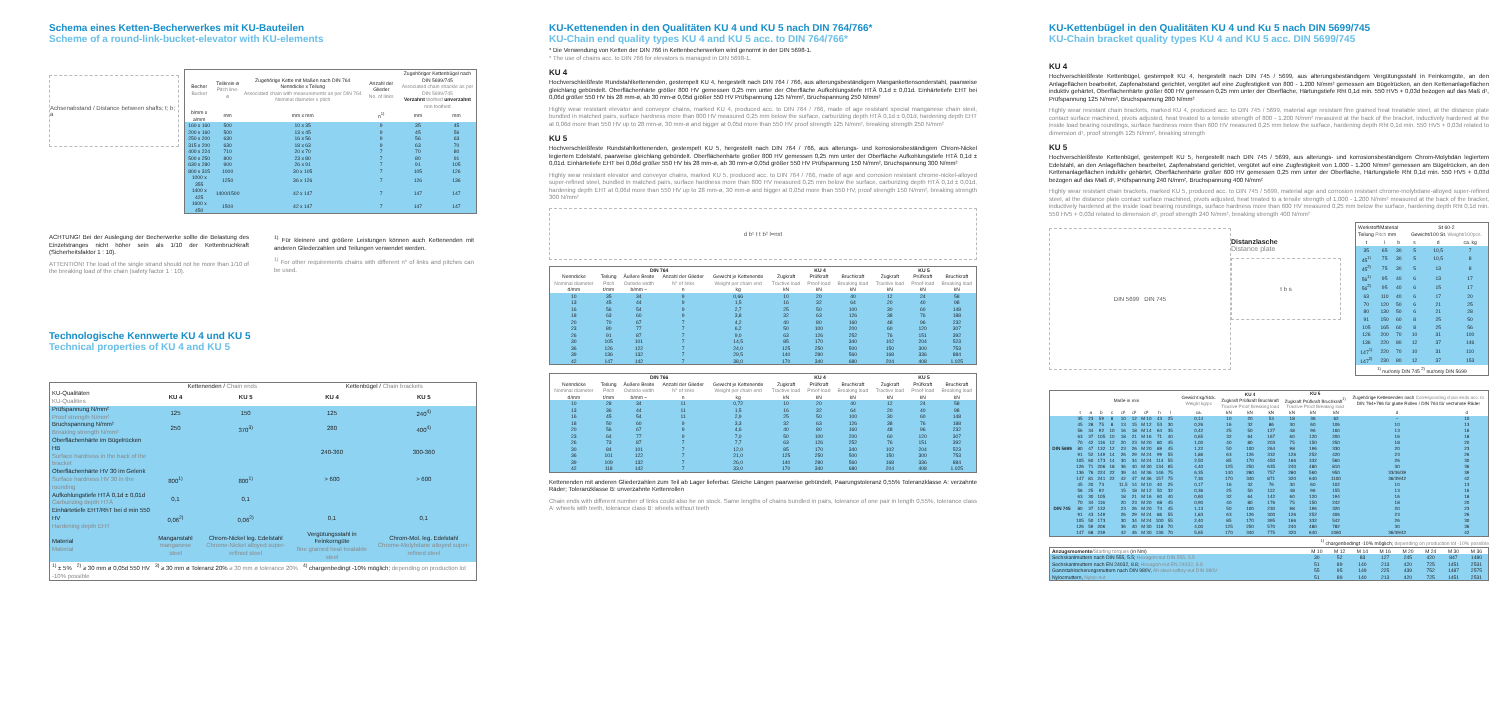Schema eines Ketten-Becherwerkes mit KU-Bauteilen
Scheme of a round-link-bucket-elevator with KU-elements
Achsenabstand / Distance between shafts; t; b; a
| Becher Bucket | Teilkreis-ø Pitch line-ø | Zugehörige Kette mit Maßen nach DIN 764 Nenndicke x Teilung Associated chain with measurements as per DIN 764 Nominal diameter x pitch | Anzahl der Glieder No. of links | Zugehöriger Kettenbügel nach DIN 5699/745 Associated chain shackle as per DIN 5699/745 Verzahnt toothed unverzahnt non toothed | |
| --- | --- | --- | --- | --- | --- |
| b/mm x a/mm | mm | mm x mm | n<sup>1)</sup> | mm | mm |
| 160 x 160 | 500 | 10 x 35 | 9 | 35 | 45 |
| 200 x 160 | 500 | 13 x 45 | 9 | 45 | 56 |
| 250 x 200 | 630 | 16 x 56 | 9 | 56 | 63 |
| 315 x 200 | 630 | 18 x 63 | 9 | 63 | 70 |
| 400 x 224 | 710 | 20 x 70 | 7 | 70 | 80 |
| 500 x 250 | 800 | 23 x 80 | 7 | 80 | 91 |
| 630 x 280 | 900 | 26 x 91 | 7 | 91 | 105 |
| 800 x 315 | 1000 | 30 x 105 | 7 | 105 | 126 |
| 1000 x 355 | 1250 | 36 x 126 | 7 | 126 | 136 |
| 1400 x 425 | 1400/1500 | 42 x 147 | 7 | 147 | 147 |
| 1600 x 450 | 1500 | 42 x 147 | 7 | 147 | 147 |
ACHTUNG! Bei der Auslegung der Becherwerke sollte die Belastung des Einzelstranges nicht höher sein als 1/10 der Kettenbruchkraft (Sicherheitsfaktor 1 : 10).
ATTENTION! The load of the single strand should not be more than 1/10 of the breaking load of the chain (safety factor 1 : 10).
<sup>1)</sup> Für kleinere und größere Leistungen können auch Kettenenden mit anderen Gliederzahlen und Teilungen verwendet werden.
<sup>1)</sup> For other requirements chains with different n° of links and pitches can be used.
Technologische Kennwerte KU 4 und KU 5
Technical properties of KU 4 and KU 5
| | Kettenenden / Chain ends | | Kettenbügel / Chain brackets | |
| KU-Qualitäten KU-Qualities | KU 4 | KU 5 | KU 4 | KU 5 |
| Prüfspannung N/mm² Proof strength N/mm² | 125 | 150 | 125 | 240<sup>4)</sup> |
| Bruchspannung N/mm² Breaking strength N/mm² | 250 | 370<sup>3)</sup> | 280 | 400<sup>4)</sup> |
| Oberflächenhärte im Bügelrücken HB Surface hardness in the back of the bracket | | | 240-360 | 300-360 |
| Oberflächenhärte HV 30 im Gelenk Surface hardness HV 30 in the rounding | 800<sup>1)</sup> | 800<sup>1)</sup> | > 600 | > 600 |
| Aufkohlungstiefe HTÄ 0,1d ± 0,01d Carburizing depth HTÄ | 0,1 | 0,1 | | |
| Einhärtetiefe EHT/RhT bei d min 550 HV Hardening depth EHT | 0,06<sup>2)</sup> | 0,06<sup>2)</sup> | 0,1 | 0,1 |
| Material Material | Manganstahl manganese steel | Chrom-Nickel leg. Edelstahl Chrome-Nickel alloyed super-refined steel | Vergütungsstahl in Feinkorngüte fine grained heat treatable steel | Chrom-Mol. leg. Edelstahl Chrome-Molybdane alloyed super-refined steel |
| <sup>1)</sup> ± 5% <sup>2)</sup> ≥ 30 mm ø 0,05d 550 HV <sup>3)</sup> ≥ 30 mm ø Toleranz 20% ≥ 30 mm ø tolerance 20% <sup>4)</sup> chargenbedingt -10% möglich; depending on production lot -10% possible | | | | |
KU-Kettenenden in den Qualitäten KU 4 und KU 5 nach DIN 764/766*
KU-Chain end quality types KU 4 and KU 5 acc. to DIN 764/766*
* Die Verwendung von Ketten der DIN 766 in Kettenbecherwerken wird genormt in der DIN 5698-1.
* The use of chains acc. to DIN 766 for elevators is managed in DIN 5698-1.
KU 4
Hochverschleißfeste Rundstahlkettenenden, gestempelt KU 4, hergestellt nach DIN 764 / 766, aus alterungsbeständigem Mangankettensonderstahl, paarweise gleichlang gebündelt. Oberflächenhärte größer 800 HV gemessen 0,25 mm unter der Oberfläche Aufkohlungstiefe HTÄ 0,1d ± 0,01d. Einhärtetiefe EHT bei 0,06d größer 550 HV bis 28 mm-ø, ab 30 mm-ø 0,05d größer 550 HV Prüfspannung 125 N/mm², Bruchspannung 250 N/mm²
Highly wear resistant elevator and conveyor chains, marked KU 4, produced acc. to DIN 764 / 766, made of age resistant special manganese chain steel, bundled in matched pairs, surface hardness more than 800 HV measured 0,25 mm below the surface, carburizing depth HTÄ 0,1d ± 0,01d, hardening depth EHT at 0,06d more than 550 HV up to 28 mm-ø, 30 mm-ø and bigger at 0,05d more than 550 HV proof strength 125 N/mm², breaking strength 250 N/mm²
KU 5
Hochverschleißfeste Rundstahlkettenenden, gestempelt KU 5, hergestellt nach DIN 764 / 766, aus alterungs- und korrosionsbeständigem Chrom-Nickel legiertem Edelstahl, paarweise gleichlang gebündelt. Oberflächenhärte größer 800 HV gemessen 0,25 mm unter der Oberfläche Aufkohlungstiefe HTÄ 0,1d ± 0,01d. Einhärtetiefe EHT bei 0,06d größer 550 HV bis 28 mm-ø, ab 30 mm-ø 0,05d größer 550 HV Prüfspannung 150 N/mm², Bruchspannung 300 N/mm²
Highly wear resistant elevator and conveyor chains, marked KU 5, produced acc. to DIN 764 / 766, made of age and corrosion resistant chrome-nickel-alloyed super-refined steel, bundled in matched pairs, surface hardness more than 800 HV measured 0,25 mm below the surface, carburizing depth HTÄ 0,1d ± 0,01d, hardening depth EHT at 0,06d more than 550 HV up to 28 mm-ø, 30 mm-ø and bigger at 0,05d more than 550 HV, proof strength 150 N/mm², breaking strength 300 N/mm²
d b¹ t t b² l=nxt
| DIN 764 | | | | | KU 4 | | | KU 5 | | |
| --- | --- | --- | --- | --- | --- | --- | --- | --- | --- | --- |
| Nenndicke Nominal diameter | Teilung Pitch | Äußere Breite Outside width | Anzahl der Glieder N° of links | Gewicht je Kettenende Weight per chain end | Zugkraft Tractive load | Prüfkraft Proof-load | Bruchkraft Breaking load | Zugkraft Tractive load | Prüfkraft Proof-load | Bruchkraft Breaking load |
| d/mm | t/mm | b/mm ~ | n | kg | kN | kN | kN | kN | kN | kN |
| 10 | 35 | 34 | 9 | 0,66 | 10 | 20 | 40 | 12 | 24 | 58 |
| 13 | 45 | 44 | 9 | 1,5 | 16 | 32 | 64 | 20 | 40 | 98 |
| 16 | 56 | 54 | 9 | 2,7 | 25 | 50 | 100 | 30 | 60 | 148 |
| 18 | 63 | 60 | 9 | 3,8 | 32 | 63 | 126 | 38 | 76 | 188 |
| 20 | 70 | 67 | 7 | 4,2 | 40 | 80 | 160 | 48 | 96 | 232 |
| 23 | 80 | 77 | 7 | 6,2 | 50 | 100 | 200 | 60 | 120 | 307 |
| 26 | 91 | 87 | 7 | 9,0 | 63 | 126 | 252 | 76 | 151 | 392 |
| 30 | 105 | 101 | 7 | 14,5 | 85 | 170 | 340 | 102 | 204 | 523 |
| 36 | 126 | 122 | 7 | 24,0 | 125 | 250 | 500 | 150 | 300 | 753 |
| 39 | 136 | 132 | 7 | 29,5 | 140 | 280 | 560 | 168 | 336 | 884 |
| 42 | 147 | 142 | 7 | 38,0 | 170 | 340 | 680 | 204 | 408 | 1.025 |
| DIN 766 | | | | | KU 4 | | | KU 5 | | |
| --- | --- | --- | --- | --- | --- | --- | --- | --- | --- | --- |
| Nenndicke Nominal diameter | Teilung Pitch | Äußere Breite Outside width | Anzahl der Glieder N° of links | Gewicht je Kettenende Weight per chain end | Zugkraft Tractive load | Prüfkraft Proof-load | Bruchkraft Breaking load | Zugkraft Tractive load | Prüfkraft Proof-load | Bruchkraft Breaking load |
| d/mm | t/mm | b/mm ~ | n | kg | kN | kN | kN | kN | kN | kN |
| 10 | 28 | 34 | 11 | 0,72 | 10 | 20 | 40 | 12 | 24 | 58 |
| 13 | 36 | 44 | 11 | 1,5 | 16 | 32 | 64 | 20 | 40 | 98 |
| 16 | 45 | 54 | 11 | 2,9 | 25 | 50 | 100 | 30 | 60 | 148 |
| 18 | 50 | 60 | 9 | 3,3 | 32 | 63 | 126 | 38 | 76 | 188 |
| 20 | 56 | 67 | 9 | 4,6 | 40 | 80 | 160 | 48 | 96 | 232 |
| 23 | 64 | 77 | 9 | 7,0 | 50 | 100 | 200 | 60 | 120 | 307 |
| 26 | 73 | 87 | 7 | 7,7 | 63 | 126 | 252 | 76 | 151 | 392 |
| 30 | 84 | 101 | 7 | 12,0 | 85 | 170 | 340 | 102 | 204 | 523 |
| 36 | 101 | 122 | 7 | 21,0 | 125 | 250 | 500 | 150 | 300 | 753 |
| 39 | 109 | 132 | 7 | 26,0 | 140 | 280 | 560 | 168 | 336 | 884 |
| 42 | 118 | 142 | 7 | 33,0 | 170 | 340 | 680 | 204 | 408 | 1.025 |
Kettenenden mit anderen Gliederzahlen zum Teil ab Lager lieferbar. Gleiche Längen paarweise gebündelt, Paarungstoleranz 0,55% Toleranzklasse A: verzahnte Räder; Toleranzklasse B: unverzahnte Kettenrollen
Chain ends with different number of links could also be on stock. Same lengths of chains bundled in pairs, tolerance of one pair in length 0,55%, tolerance class A: wheels with teeth, tolerance class B: wheels without teeth
KU-Kettenbügel in den Qualitäten KU 4 und Ku 5 nach DIN 5699/745
KU-Chain bracket quality types KU 4 and KU 5 acc. DIN 5699/745
KU 4
Hochverschleißfeste Kettenbügel, gestempelt KU 4, hergestellt nach DIN 745 / 5699, aus alterungsbeständigem Vergütungsstahl in Feinkorngüte, an den Anlageflächen bearbeitet, Zapfenabstand gerichtet, vergütet auf eine Zugfestigkeit von 800 - 1.200 N/mm² gemessen am Bügelrücken, an den Kettenanlageflächen induktiv gehärtet, Oberflächenhärte größer 600 HV gemessen 0,25 mm unter der Oberfläche, Härtungstiefe Rht 0,1d min. 550 HV5 + 0,03d bezogen auf das Maß d¹, Prüfspannung 125 N/mm², Bruchspannung 280 N/mm²
Highly wear resistant chain brackets, marked KU 4, produced acc. to DIN 745 / 5699, material age resistant fine grained heat treatable steel, at the distance plate contact surface machined, pivots adjusted, heat treated to a tensile strength of 800 - 1.200 N/mm² measured at the back of the bracket, inductively hardened at the inside load bearing roundings, surface hardness more than 600 HV measured 0,25 mm below the surface, hardening depth Rht 0,1d min. 550 HV5 + 0,03d related to dimension d¹, proof strength 125 N/mm², breaking strength
KU 5
Hochverschleißfeste Kettenbügel, gestempelt KU 5, hergestellt nach DIN 745 / 5699, aus alterungs- und korrosionsbeständigem Chrom-Molybdän legiertem Edelstahl, an den Anlageflächen bearbeitet, Zapfenabstand gerichtet, vergütet auf eine Zugfestigkeit von 1.000 - 1.200 N/mm² gemessen am Bügelrücken, an den Kettenanlageflächen induktiv gehärtet, Oberflächenhärte größer 600 HV gemessen 0,25 mm unter der Oberfläche, Härtungstiefe Rht 0,1d min. 550 HV5 + 0,03d bezogen auf das Maß d¹, Prüfspannung 240 N/mm², Bruchspannung 400 N/mm²
Highly wear resistant chain brackets, marked KU 5, produced acc. to DIN 745 / 5699, material age and corrosion resistant chrome-molybdane-alloyed super-refined steel, at the distance plate contact surface machined, pivots adjusted, heat treated to a tensile strength of 1.000 - 1.200 N/mm² measured at the back of the bracket, inductively hardened at the inside load bearing roundings, surface hardness more than 600 HV measured 0,25 mm below the surface, hardening depth Rht 0,1d min. 550 HV5 + 0,03d related to dimension d¹, proof strength 240 N/mm², breaking strength 400 N/mm²
DIN 5699 DIN 745
Distanzlasche
Distance plate
t b s
| Werkstoff/Material | | | St 60-2 | | |
| Teilung Pitch mm | | | Gewicht/100 St. Weight/100pcs. | | |
| t | l | b | s | d | ca. kg |
| 35 | 65 | 30 | 5 | 10,5 | 7 |
| 45<sup>1)</sup> | 75 | 30 | 5 | 10,5 | 8 |
| 45<sup>2)</sup> | 75 | 30 | 5 | 13 | 8 |
| 56<sup>1)</sup> | 95 | 40 | 6 | 13 | 17 |
| 56<sup>2)</sup> | 95 | 40 | 6 | 15 | 17 |
| 63 | 110 | 40 | 6 | 17 | 20 |
| 70 | 120 | 50 | 6 | 21 | 25 |
| 80 | 130 | 50 | 6 | 21 | 28 |
| 91 | 150 | 60 | 8 | 25 | 50 |
| 105 | 165 | 60 | 8 | 25 | 56 |
| 126 | 200 | 70 | 10 | 31 | 100 |
| 136 | 220 | 80 | 12 | 37 | 146 |
| 147<sup>1)</sup> | 220 | 70 | 10 | 31 | 110 |
| 147<sup>2)</sup> | 230 | 80 | 12 | 37 | 153 |
| <sup>1)</sup> nur/only DIN 745 <sup>2)</sup> nur/only DIN 5699 | | | | | |
| | Maße in mm | | | | | | | | | | Gewicht kg/Stck. Weight kg/pc | KU 4 Zugkraft Prüfkraft Bruchkraft Tractive Proof Breaking load | | | KU 5 Zugkraft Prüfkraft Bruchkraft<sup>1)</sup> Tractive Proof Breaking load | | | Zugehörige Kettenenden nach Corresponding chain ends acc. to DIN 764+766 für glatte Rollen / DIN 764 für verzahnte Räder | |
| | t | a | b | c | d¹ | d² | d³ | h | l | | ca. | kN | kN | kN | kN | kN | kN | d | d |
| DIN 5699 | 35 | 23 | 59 | 8 | 10 | 12 | M 10 | 43 | 25 | | 0,14 | 10 | 20 | 53 | 18 | 36 | 62 | – | 10 |
| | 45 | 28 | 75 | 8 | 13 | 15 | M 12 | 53 | 30 | | 0,26 | 16 | 32 | 86 | 30 | 60 | 106 | 10 | 13 |
| | 56 | 34 | 92 | 10 | 16 | 18 | M 14 | 64 | 35 | | 0,42 | 25 | 50 | 127 | 48 | 96 | 160 | 13 | 16 |
| | 63 | 37 | 105 | 10 | 18 | 21 | M 16 | 71 | 40 | | 0,65 | 32 | 64 | 167 | 60 | 120 | 200 | 16 | 18 |
| | 70 | 42 | 116 | 12 | 20 | 23 | M 20 | 80 | 45 | | 1,00 | 40 | 80 | 203 | 75 | 150 | 250 | 18 | 20 |
| | 80 | 47 | 132 | 12 | 23 | 26 | M 20 | 89 | 45 | | 1,22 | 50 | 100 | 264 | 98 | 196 | 330 | 20 | 23 |
| | 91 | 52 | 149 | 14 | 26 | 29 | M 24 | 99 | 55 | | 1,86 | 63 | 126 | 332 | 126 | 252 | 420 | 23 | 26 |
| | 105 | 60 | 173 | 14 | 30 | 34 | M 24 | 114 | 55 | | 2,50 | 85 | 170 | 450 | 166 | 332 | 560 | 26 | 30 |
| | 126 | 71 | 206 | 18 | 36 | 40 | M 30 | 134 | 65 | | 4,40 | 125 | 250 | 635 | 240 | 480 | 810 | 30 | 36 |
| | 136 | 76 | 224 | 22 | 39 | 44 | M 36 | 146 | 75 | | 6,35 | 140 | 280 | 757 | 280 | 560 | 950 | 33/36/39 | 39 |
| | 147 | 81 | 241 | 22 | 42 | 47 | M 36 | 157 | 75 | | 7,30 | 170 | 340 | 871 | 320 | 640 | 1100 | 36/39/42 | 42 |
| DIN 745 | 45 | 20 | 73 | | 11,5 | 14 | M 10 | 40 | 25 | | 0,17 | 16 | 32 | 76 | 30 | 60 | 102 | 10 | 13 |
| | 56 | 25 | 92 | | 15 | 18 | M 12 | 50 | 32 | | 0,36 | 25 | 50 | 112 | 48 | 96 | 155 | 13 | 16 |
| | 63 | 30 | 105 | | 18 | 21 | M 16 | 60 | 40 | | 0,60 | 32 | 64 | 142 | 60 | 120 | 194 | 16 | 18 |
| | 70 | 34 | 116 | | 20 | 23 | M 20 | 68 | 45 | | 0,90 | 40 | 80 | 176 | 75 | 150 | 242 | 18 | 20 |
| | 80 | 37 | 132 | | 23 | 26 | M 20 | 74 | 45 | | 1,13 | 50 | 100 | 230 | 98 | 196 | 320 | 20 | 23 |
| | 91 | 43 | 149 | | 26 | 29 | M 24 | 86 | 55 | | 1,83 | 63 | 126 | 300 | 126 | 252 | 406 | 23 | 26 |
| | 105 | 50 | 173 | | 30 | 34 | M 24 | 100 | 55 | | 2,40 | 85 | 170 | 395 | 166 | 332 | 542 | 26 | 30 |
| | 126 | 59 | 206 | | 36 | 40 | M 30 | 118 | 70 | | 4,00 | 125 | 250 | 570 | 240 | 480 | 782 | 30 | 36 |
| | 147 | 68 | 239 | | 42 | 46 | M 30 | 136 | 70 | | 5,65 | 170 | 340 | 775 | 320 | 640 | 1060 | 36/39/42 | 42 |
<sup>1)</sup> chargenbedingt -10% möglich; depending on production lot -10% possible
| Anzugsmomente / Starting torques (in Nm) | M 10 | M 12 | M 14 | M 16 | M 20 | M 24 | M 30 | M 36 |
| Sechskantmuttern nach DIN 555, 5.5; Hexagon-nut DIN 555, 5.5 | 30 | 52 | 83 | 127 | 245 | 420 | 847 | 1480 |
| Sechskantmuttern nach EN 24032, 8.8; Hexagon-nut EN 24032, 8.8 | 51 | 89 | 140 | 213 | 420 | 725 | 1451 | 2531 |
| Ganzstahlsicherungsmuttern nach DIN 980V, All-steel-saftey-nut DIN 980V | 55 | 95 | 149 | 225 | 439 | 752 | 1487 | 2575 |
| Nylocmuttern, Nyloc-nut | 51 | 89 | 140 | 213 | 420 | 725 | 1451 | 2531 |